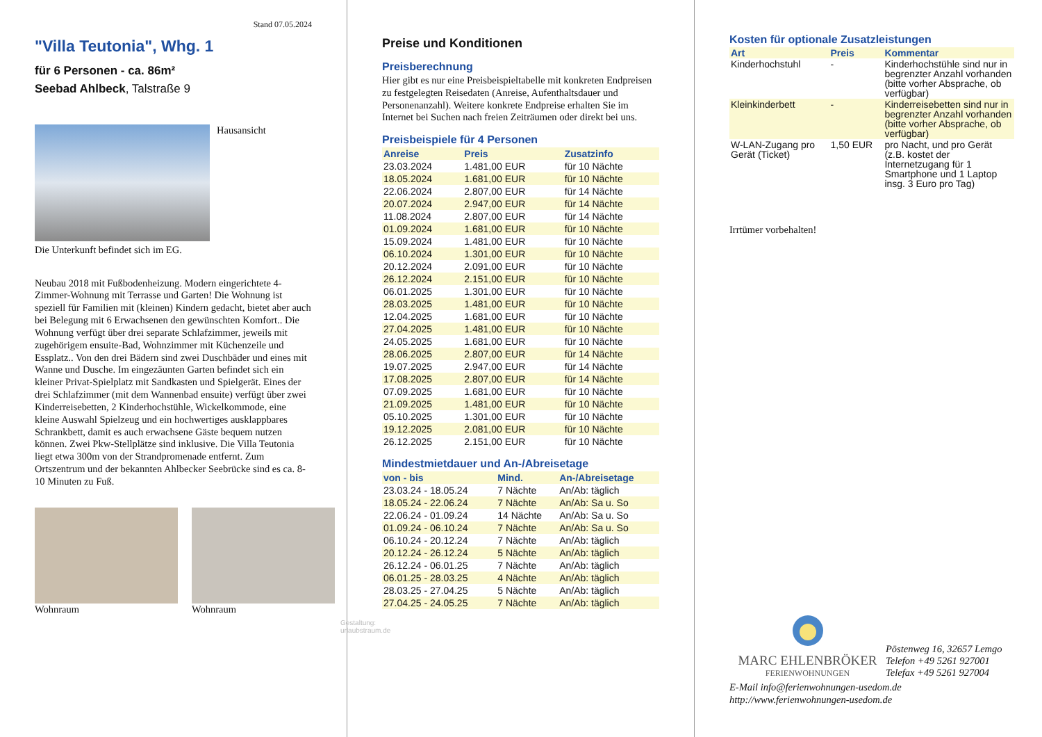Stand 07.05.2024
"Villa Teutonia", Whg. 1
für 6 Personen - ca. 86m²
Seebad Ahlbeck, Talstraße 9
Hausansicht
Die Unterkunft befindet sich im EG.
Neubau 2018 mit Fußbodenheizung. Modern eingerichtete 4-Zimmer-Wohnung mit Terrasse und Garten! Die Wohnung ist speziell für Familien mit (kleinen) Kindern gedacht, bietet aber auch bei Belegung mit 6 Erwachsenen den gewünschten Komfort.. Die Wohnung verfügt über drei separate Schlafzimmer, jeweils mit zugehörigem ensuite-Bad, Wohnzimmer mit Küchenzeile und Essplatz.. Von den drei Bädern sind zwei Duschbäder und eines mit Wanne und Dusche. Im eingezäunten Garten befindet sich ein kleiner Privat-Spielplatz mit Sandkasten und Spielgerät. Eines der drei Schlafzimmer (mit dem Wannenbad ensuite) verfügt über zwei Kinderreisebetten, 2 Kinderhochstühle, Wickelkommode, eine kleine Auswahl Spielzeug und ein hochwertiges ausklappbares Schrankbett, damit es auch erwachsene Gäste bequem nutzen können. Zwei Pkw-Stellplätze sind inklusive. Die Villa Teutonia liegt etwa 300m von der Strandpromenade entfernt. Zum Ortszentrum und der bekannten Ahlbecker Seebrücke sind es ca. 8-10 Minuten zu Fuß.
Wohnraum Wohnraum
Gestaltung: urlaubstraum.de
Preise und Konditionen
Preisberechnung
Hier gibt es nur eine Preisbeispieltabelle mit konkreten Endpreisen zu festgelegten Reisedaten (Anreise, Aufenthaltsdauer und Personenanzahl). Weitere konkrete Endpreise erhalten Sie im Internet bei Suchen nach freien Zeiträumen oder direkt bei uns.
Preisbeispiele für 4 Personen
| Anreise | Preis | Zusatzinfo |
| --- | --- | --- |
| 23.03.2024 | 1.481,00 EUR | für 10 Nächte |
| 18.05.2024 | 1.681,00 EUR | für 10 Nächte |
| 22.06.2024 | 2.807,00 EUR | für 14 Nächte |
| 20.07.2024 | 2.947,00 EUR | für 14 Nächte |
| 11.08.2024 | 2.807,00 EUR | für 14 Nächte |
| 01.09.2024 | 1.681,00 EUR | für 10 Nächte |
| 15.09.2024 | 1.481,00 EUR | für 10 Nächte |
| 06.10.2024 | 1.301,00 EUR | für 10 Nächte |
| 20.12.2024 | 2.091,00 EUR | für 10 Nächte |
| 26.12.2024 | 2.151,00 EUR | für 10 Nächte |
| 06.01.2025 | 1.301,00 EUR | für 10 Nächte |
| 28.03.2025 | 1.481,00 EUR | für 10 Nächte |
| 12.04.2025 | 1.681,00 EUR | für 10 Nächte |
| 27.04.2025 | 1.481,00 EUR | für 10 Nächte |
| 24.05.2025 | 1.681,00 EUR | für 10 Nächte |
| 28.06.2025 | 2.807,00 EUR | für 14 Nächte |
| 19.07.2025 | 2.947,00 EUR | für 14 Nächte |
| 17.08.2025 | 2.807,00 EUR | für 14 Nächte |
| 07.09.2025 | 1.681,00 EUR | für 10 Nächte |
| 21.09.2025 | 1.481,00 EUR | für 10 Nächte |
| 05.10.2025 | 1.301,00 EUR | für 10 Nächte |
| 19.12.2025 | 2.081,00 EUR | für 10 Nächte |
| 26.12.2025 | 2.151,00 EUR | für 10 Nächte |
Mindestmietdauer und An-/Abreisetage
| von - bis | Mind. | An-/Abreisetage |
| --- | --- | --- |
| 23.03.24 - 18.05.24 | 7 Nächte | An/Ab: täglich |
| 18.05.24 - 22.06.24 | 7 Nächte | An/Ab: Sa u. So |
| 22.06.24 - 01.09.24 | 14 Nächte | An/Ab: Sa u. So |
| 01.09.24 - 06.10.24 | 7 Nächte | An/Ab: Sa u. So |
| 06.10.24 - 20.12.24 | 7 Nächte | An/Ab: täglich |
| 20.12.24 - 26.12.24 | 5 Nächte | An/Ab: täglich |
| 26.12.24 - 06.01.25 | 7 Nächte | An/Ab: täglich |
| 06.01.25 - 28.03.25 | 4 Nächte | An/Ab: täglich |
| 28.03.25 - 27.04.25 | 5 Nächte | An/Ab: täglich |
| 27.04.25 - 24.05.25 | 7 Nächte | An/Ab: täglich |
Kosten für optionale Zusatzleistungen
| Art | Preis | Kommentar |
| --- | --- | --- |
| Kinderhochstuhl | - | Kinderhochstühle sind nur in begrenzter Anzahl vorhanden (bitte vorher Absprache, ob verfügbar) |
| Kleinkinderbett | - | Kinderreisebetten sind nur in begrenzter Anzahl vorhanden (bitte vorher Absprache, ob verfügbar) |
| W-LAN-Zugang pro Gerät (Ticket) | 1,50 EUR | pro Nacht, und pro Gerät (z.B. kostet der Internetzugang für 1 Smartphone und 1 Laptop insg. 3 Euro pro Tag) |
Irrtümer vorbehalten!
MARC EHLENBRÖKER
FERIENWOHNUNGEN
Pöstenweg 16, 32657 Lemgo
Telefon +49 5261 927001
Telefax +49 5261 927004
E-Mail info@ferienwohnungen-usedom.de
http://www.ferienwohnungen-usedom.de